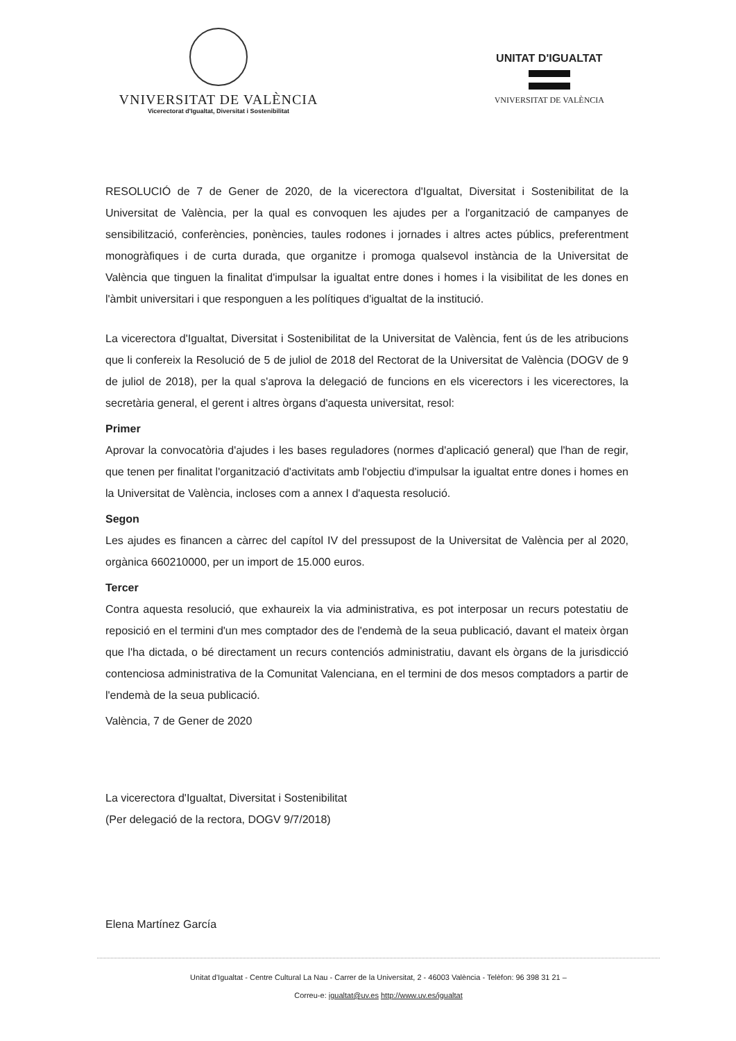VNIVERSITAT DE VALÈNCIA
Vicerectorat d'Igualtat, Diversitat i Sostenibilitat
UNITAT D'IGUALTAT
VNIVERSITAT DE VALÈNCIA
RESOLUCIÓ de 7 de Gener de 2020, de la vicerectora d'Igualtat, Diversitat i Sostenibilitat de la Universitat de València, per la qual es convoquen les ajudes per a l'organització de campanyes de sensibilització, conferències, ponències, taules rodones i jornades i altres actes públics, preferentment monogràfiques i de curta durada, que organitze i promoga qualsevol instància de la Universitat de València que tinguen la finalitat d'impulsar la igualtat entre dones i homes i la visibilitat de les dones en l'àmbit universitari i que responguen a les polítiques d'igualtat de la institució.
La vicerectora d'Igualtat, Diversitat i Sostenibilitat de la Universitat de València, fent ús de les atribucions que li confereix la Resolució de 5 de juliol de 2018 del Rectorat de la Universitat de València (DOGV de 9 de juliol de 2018), per la qual s'aprova la delegació de funcions en els vicerectors i les vicerectores, la secretària general, el gerent i altres òrgans d'aquesta universitat, resol:
Primer
Aprovar la convocatòria d'ajudes i les bases reguladores (normes d'aplicació general) que l'han de regir, que tenen per finalitat l'organització d'activitats amb l'objectiu d'impulsar la igualtat entre dones i homes en la Universitat de València, incloses com a annex I d'aquesta resolució.
Segon
Les ajudes es financen a càrrec del capítol IV del pressupost de la Universitat de València per al 2020, orgànica 660210000, per un import de 15.000 euros.
Tercer
Contra aquesta resolució, que exhaureix la via administrativa, es pot interposar un recurs potestatiu de reposició en el termini d'un mes comptador des de l'endemà de la seua publicació, davant el mateix òrgan que l'ha dictada, o bé directament un recurs contenciós administratiu, davant els òrgans de la jurisdicció contenciosa administrativa de la Comunitat Valenciana, en el termini de dos mesos comptadors a partir de l'endemà de la seua publicació.
València, 7 de Gener de 2020
La vicerectora d'Igualtat, Diversitat i Sostenibilitat
(Per delegació de la rectora, DOGV 9/7/2018)
Elena Martínez García
Unitat d'Igualtat - Centre Cultural La Nau - Carrer de la Universitat, 2 - 46003 València - Telèfon: 96 398 31 21 –
Correu-e: igualtat@uv.es http://www.uv.es/igualtat